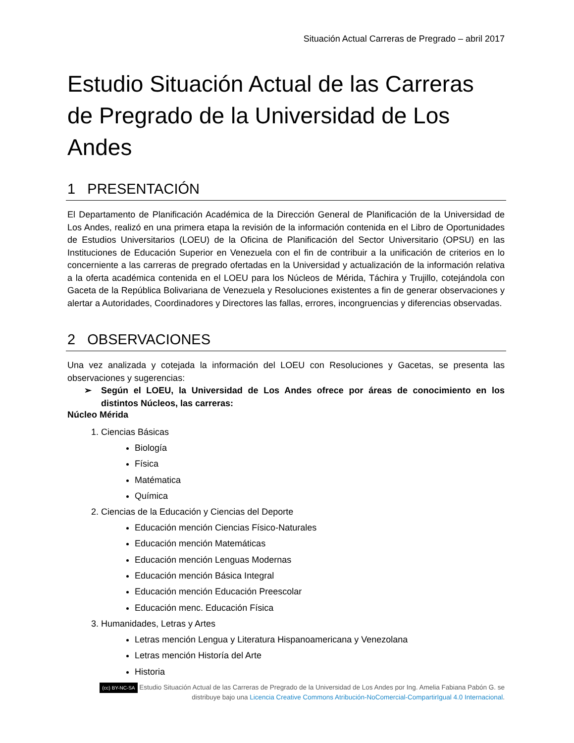Situación Actual Carreras de Pregrado – abril 2017
Estudio Situación Actual de las Carreras de Pregrado de la Universidad de Los Andes
1 PRESENTACIÓN
El Departamento de Planificación Académica de la Dirección General de Planificación de la Universidad de Los Andes, realizó en una primera etapa la revisión de la información contenida en el Libro de Oportunidades de Estudios Universitarios (LOEU) de la Oficina de Planificación del Sector Universitario (OPSU) en las Instituciones de Educación Superior en Venezuela con el fin de contribuir a la unificación de criterios en lo concerniente a las carreras de pregrado ofertadas en la Universidad y actualización de la información relativa a la oferta académica contenida en el LOEU para los Núcleos de Mérida, Táchira y Trujillo, cotejándola con Gaceta de la República Bolivariana de Venezuela y Resoluciones existentes a fin de generar observaciones y alertar a Autoridades, Coordinadores y Directores las fallas, errores, incongruencias y diferencias observadas.
2 OBSERVACIONES
Una vez analizada y cotejada la información del LOEU con Resoluciones y Gacetas, se presenta las observaciones y sugerencias:
➢ Según el LOEU, la Universidad de Los Andes ofrece por áreas de conocimiento en los distintos Núcleos, las carreras:
Núcleo Mérida
1. Ciencias Básicas
Biología
Física
Matématica
Química
2. Ciencias de la Educación y Ciencias del Deporte
Educación mención Ciencias Físico-Naturales
Educación mención Matemáticas
Educación mención Lenguas Modernas
Educación mención Básica Integral
Educación mención Educación Preescolar
Educación menc. Educación Física
3. Humanidades, Letras y Artes
Letras mención Lengua y Literatura Hispanoamericana y Venezolana
Letras mención Historía del Arte
Historia
(cc) BY-NC-SA Estudio Situación Actual de las Carreras de Pregrado de la Universidad de Los Andes por Ing. Amelia Fabiana Pabón G. se distribuye bajo una Licencia Creative Commons Atribución-NoComercial-CompartirIgual 4.0 Internacional.